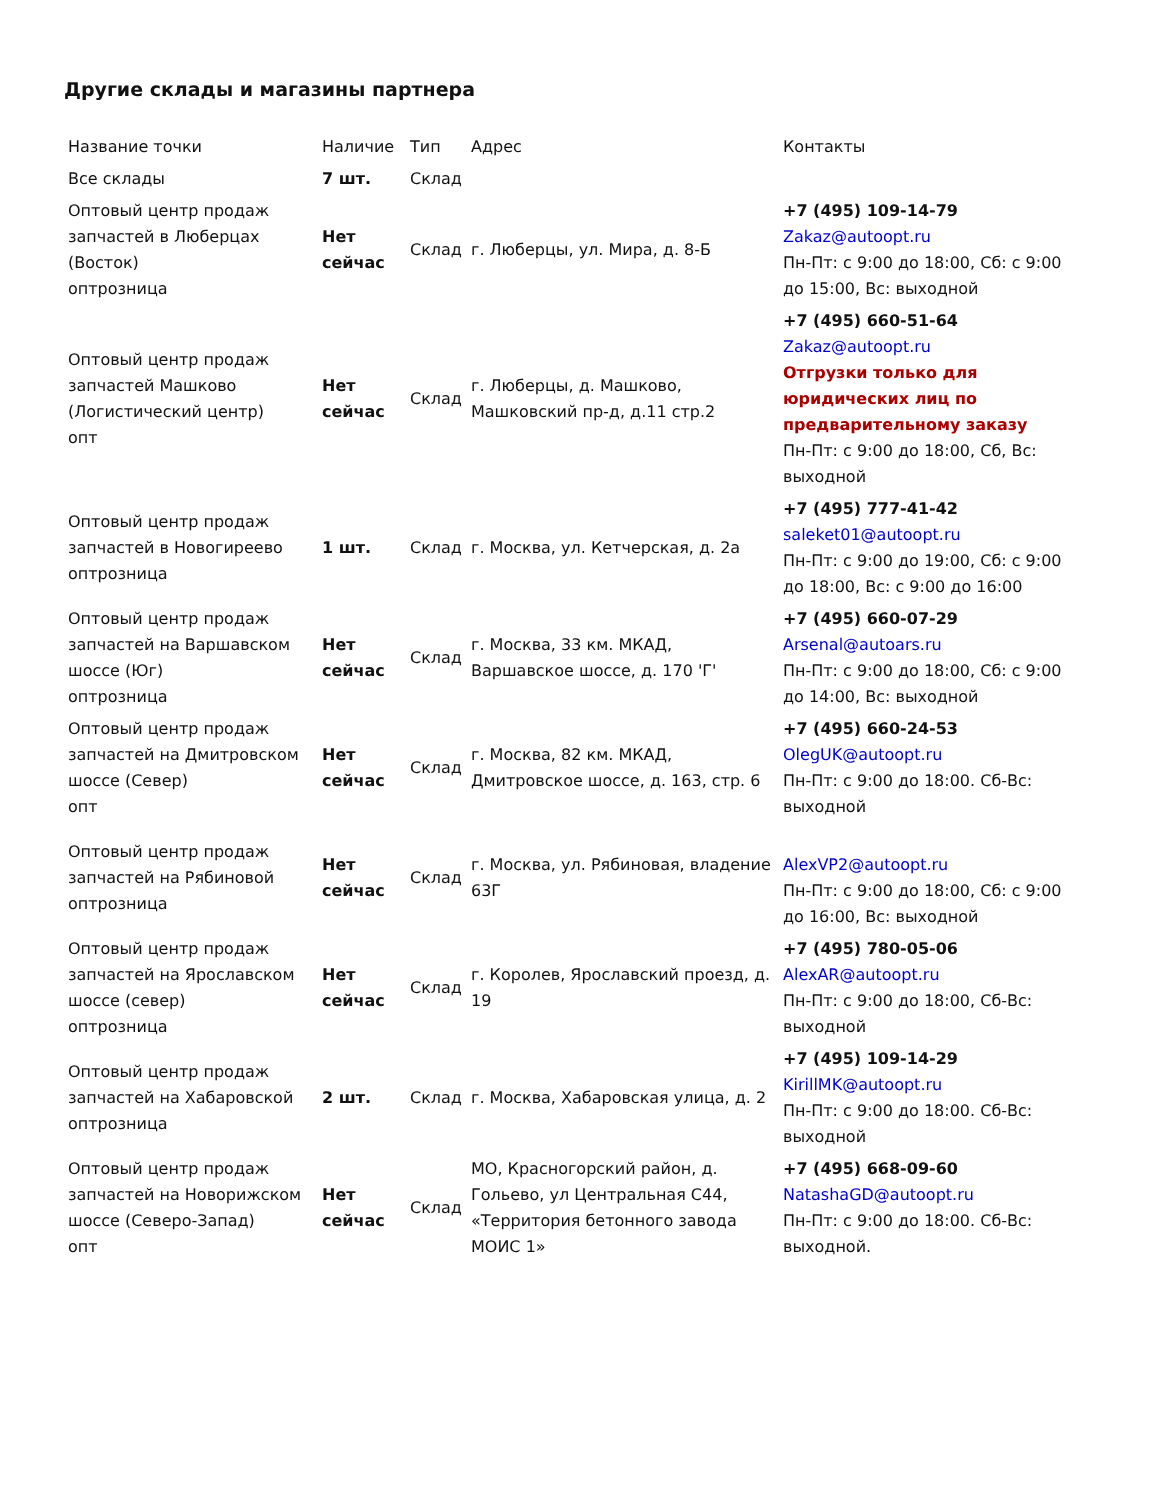Другие склады и магазины партнера
| Название точки | Наличие | Тип | Адрес | Контакты |
| --- | --- | --- | --- | --- |
| Все склады | 7 шт. | Склад | | |
| Оптовый центр продаж запчастей в Люберцах (Восток) опт­розница | Нет сейчас | Склад | г. Люберцы, ул. Мира, д. 8-Б | +7 (495) 109-14-79 Zakaz@autoopt.ru Пн-Пт: с 9:00 до 18:00, Сб: с 9:00 до 15:00, Вс: выходной |
| Оптовый центр продаж запчастей Машково (Логистический центр) опт | Нет сейчас | Склад | г. Люберцы, д. Машково, Машковский пр-д, д.11 стр.2 | +7 (495) 660-51-64 Zakaz@autoopt.ru Отгрузки только для юридических лиц по предварительному заказу Пн-Пт: с 9:00 до 18:00, Сб, Вс: выходной |
| Оптовый центр продаж запчастей в Новогиреево оптрозница | 1 шт. | Склад | г. Москва, ул. Кетчерская, д. 2а | +7 (495) 777-41-42 saleket01@autoopt.ru Пн-Пт: с 9:00 до 19:00, Сб: с 9:00 до 18:00, Вс: с 9:00 до 16:00 |
| Оптовый центр продаж запчастей на Варшавском шоссе (Юг) оптрозница | Нет сейчас | Склад | г. Москва, 33 км. МКАД, Варшавское шоссе, д. 170 'Г' | +7 (495) 660-07-29 Arsenal@autoars.ru Пн-Пт: с 9:00 до 18:00, Сб: с 9:00 до 14:00, Вс: выходной |
| Оптовый центр продаж запчастей на Дмитровском шоссе (Север) опт | Нет сейчас | Склад | г. Москва, 82 км. МКАД, Дмитровское шоссе, д. 163, стр. 6 | +7 (495) 660-24-53 OlegUK@autoopt.ru Пн-Пт: с 9:00 до 18:00. Сб-Вс: выходной |
| Оптовый центр продаж запчастей на Рябиновой оптрозница | Нет сейчас | Склад | г. Москва, ул. Рябиновая, владение 63Г | AlexVP2@autoopt.ru Пн-Пт: с 9:00 до 18:00, Сб: с 9:00 до 16:00, Вс: выходной |
| Оптовый центр продаж запчастей на Ярославском шоссе (север) оптрозница | Нет сейчас | Склад | г. Королев, Ярославский проезд, д. 19 | +7 (495) 780-05-06 AlexAR@autoopt.ru Пн-Пт: с 9:00 до 18:00, Сб-Вс: выходной |
| Оптовый центр продаж запчастей на Хабаровской оптрозница | 2 шт. | Склад | г. Москва, Хабаровская улица, д. 2 | +7 (495) 109-14-29 KirillMK@autoopt.ru Пн-Пт: с 9:00 до 18:00. Сб-Вс: выходной |
| Оптовый центр продаж запчастей на Новорижском шоссе (Северо-Запад) опт | Нет сейчас | Склад | МО, Красногорский район, д. Гольево, ул Центральная С44, «Территория бетонного завода МОИС 1» | +7 (495) 668-09-60 NatashaGD@autoopt.ru Пн-Пт: с 9:00 до 18:00. Сб-Вс: выходной. |